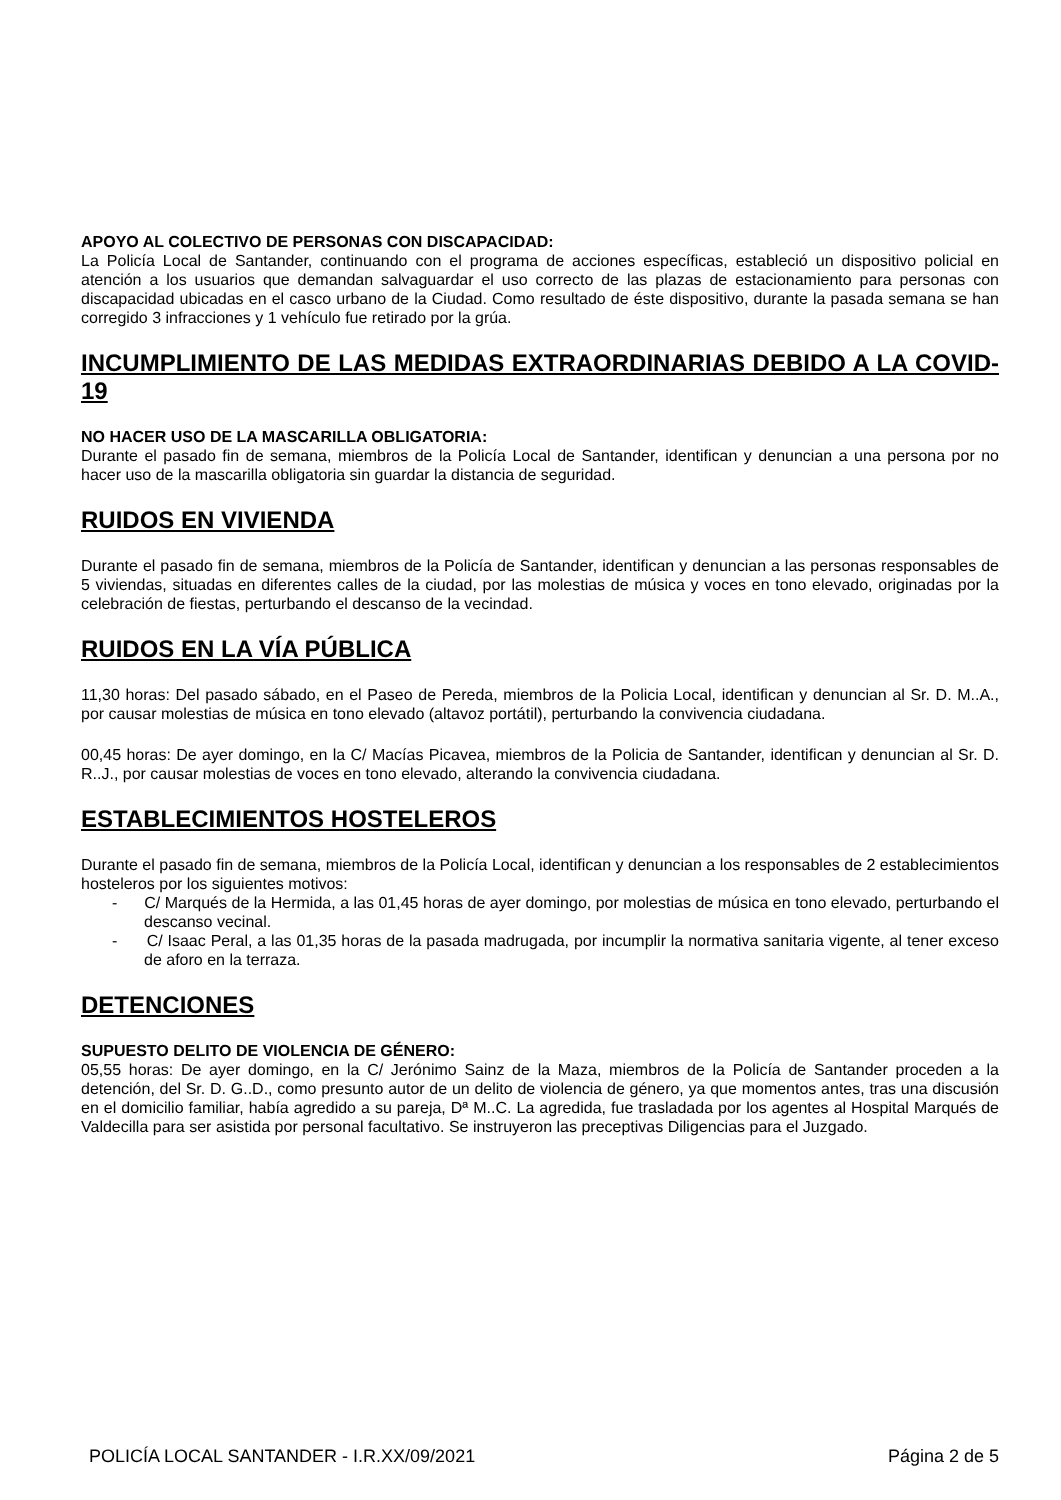APOYO AL COLECTIVO DE PERSONAS CON DISCAPACIDAD:
La Policía Local de Santander, continuando con el programa de acciones específicas, estableció un dispositivo policial en atención a los usuarios que demandan salvaguardar el uso correcto de las plazas de estacionamiento para personas con discapacidad ubicadas en el casco urbano de la Ciudad. Como resultado de éste dispositivo, durante la pasada semana se han corregido 3 infracciones y 1 vehículo fue retirado por la grúa.
INCUMPLIMIENTO DE LAS MEDIDAS EXTRAORDINARIAS DEBIDO A LA COVID-19
NO HACER USO DE LA MASCARILLA OBLIGATORIA:
Durante el pasado fin de semana, miembros de la Policía Local de Santander, identifican y denuncian a una persona por no hacer uso de la mascarilla obligatoria sin guardar la distancia de seguridad.
RUIDOS EN VIVIENDA
Durante el pasado fin de semana, miembros de la Policía de Santander, identifican y denuncian a las personas responsables de 5 viviendas, situadas en diferentes calles de la ciudad, por las molestias de música y voces en tono elevado, originadas por la celebración de fiestas, perturbando el descanso de la vecindad.
RUIDOS EN LA VÍA PÚBLICA
11,30 horas: Del pasado sábado, en el Paseo de Pereda, miembros de la Policia Local, identifican y denuncian al Sr. D. M..A., por causar molestias de música en tono elevado (altavoz portátil), perturbando la convivencia ciudadana.
00,45 horas: De ayer domingo, en la C/ Macías Picavea, miembros de la Policia de Santander, identifican y denuncian al Sr. D. R..J., por causar molestias de voces en tono elevado, alterando la convivencia ciudadana.
ESTABLECIMIENTOS HOSTELEROS
Durante el pasado fin de semana, miembros de la Policía Local, identifican y denuncian a los responsables de 2 establecimientos hosteleros por los siguientes motivos:
- C/ Marqués de la Hermida, a las 01,45 horas de ayer domingo, por molestias de música en tono elevado, perturbando el descanso vecinal.
- C/ Isaac Peral, a las 01,35 horas de la pasada madrugada, por incumplir la normativa sanitaria vigente, al tener exceso de aforo en la terraza.
DETENCIONES
SUPUESTO DELITO DE VIOLENCIA DE GÉNERO:
05,55 horas: De ayer domingo, en la C/ Jerónimo Sainz de la Maza, miembros de la Policía de Santander proceden a la detención, del Sr. D. G..D., como presunto autor de un delito de violencia de género, ya que momentos antes, tras una discusión en el domicilio familiar, había agredido a su pareja, Dª M..C. La agredida, fue trasladada por los agentes al Hospital Marqués de Valdecilla para ser asistida por personal facultativo. Se instruyeron las preceptivas Diligencias para el Juzgado.
POLICÍA LOCAL SANTANDER - I.R.XX/09/2021 Página 2 de 5